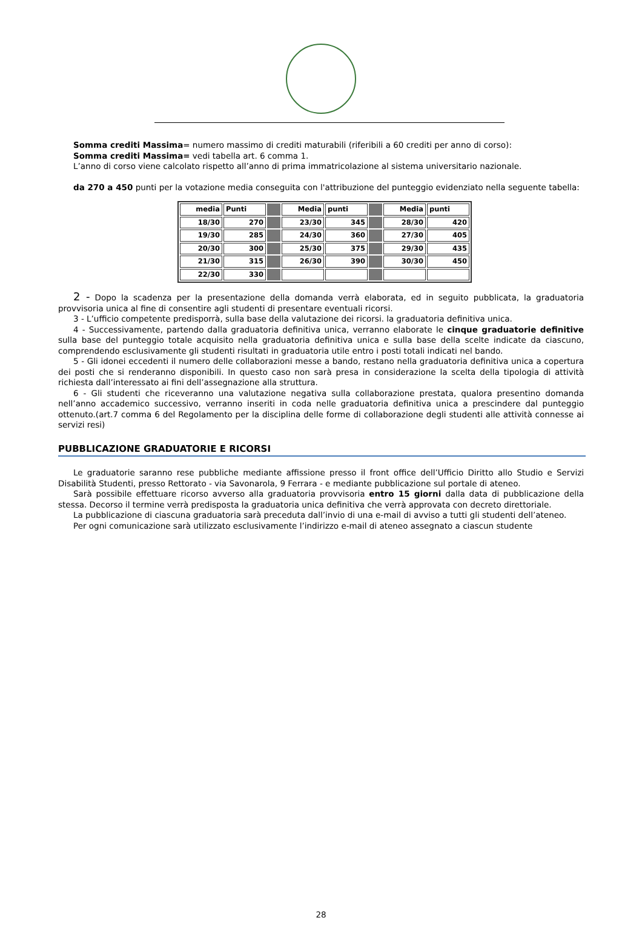Somma crediti Massima= numero massimo di crediti maturabili (riferibili a 60 crediti per anno di corso):
Somma crediti Massima= vedi tabella art. 6 comma 1.
L’anno di corso viene calcolato rispetto all’anno di prima immatricolazione al sistema universitario nazionale.
da 270 a 450 punti per la votazione media conseguita con l'attribuzione del punteggio evidenziato nella seguente tabella:
| media | Punti | | Media | punti | | Media | punti |
| 18/30 | 270 | | 23/30 | 345 | | 28/30 | 420 |
| 19/30 | 285 | | 24/30 | 360 | | 27/30 | 405 |
| 20/30 | 300 | | 25/30 | 375 | | 29/30 | 435 |
| 21/30 | 315 | | 26/30 | 390 | | 30/30 | 450 |
| 22/30 | 330 | | | | | | |
2 - Dopo la scadenza per la presentazione della domanda verrà elaborata, ed in seguito pubblicata, la graduatoria provvisoria unica al fine di consentire agli studenti di presentare eventuali ricorsi.
3 - L’ufficio competente predisporrà, sulla base della valutazione dei ricorsi. la graduatoria definitiva unica.
4 - Successivamente, partendo dalla graduatoria definitiva unica, verranno elaborate le cinque graduatorie definitive sulla base del punteggio totale acquisito nella graduatoria definitiva unica e sulla base della scelte indicate da ciascuno, comprendendo esclusivamente gli studenti risultati in graduatoria utile entro i posti totali indicati nel bando.
5 - Gli idonei eccedenti il numero delle collaborazioni messe a bando, restano nella graduatoria definitiva unica a copertura dei posti che si renderanno disponibili. In questo caso non sarà presa in considerazione la scelta della tipologia di attività richiesta dall’interessato ai fini dell’assegnazione alla struttura.
6 - Gli studenti che riceveranno una valutazione negativa sulla collaborazione prestata, qualora presentino domanda nell’anno accademico successivo, verranno inseriti in coda nelle graduatoria definitiva unica a prescindere dal punteggio ottenuto.(art.7 comma 6 del Regolamento per la disciplina delle forme di collaborazione degli studenti alle attività connesse ai servizi resi)
PUBBLICAZIONE GRADUATORIE E RICORSI
Le graduatorie saranno rese pubbliche mediante affissione presso il front office dell’Ufficio Diritto allo Studio e Servizi Disabilità Studenti, presso Rettorato - via Savonarola, 9 Ferrara - e mediante pubblicazione sul portale di ateneo.
Sarà possibile effettuare ricorso avverso alla graduatoria provvisoria entro 15 giorni dalla data di pubblicazione della stessa. Decorso il termine verrà predisposta la graduatoria unica definitiva che verrà approvata con decreto direttoriale.
La pubblicazione di ciascuna graduatoria sarà preceduta dall’invio di una e-mail di avviso a tutti gli studenti dell’ateneo.
Per ogni comunicazione sarà utilizzato esclusivamente l’indirizzo e-mail di ateneo assegnato a ciascun studente
28